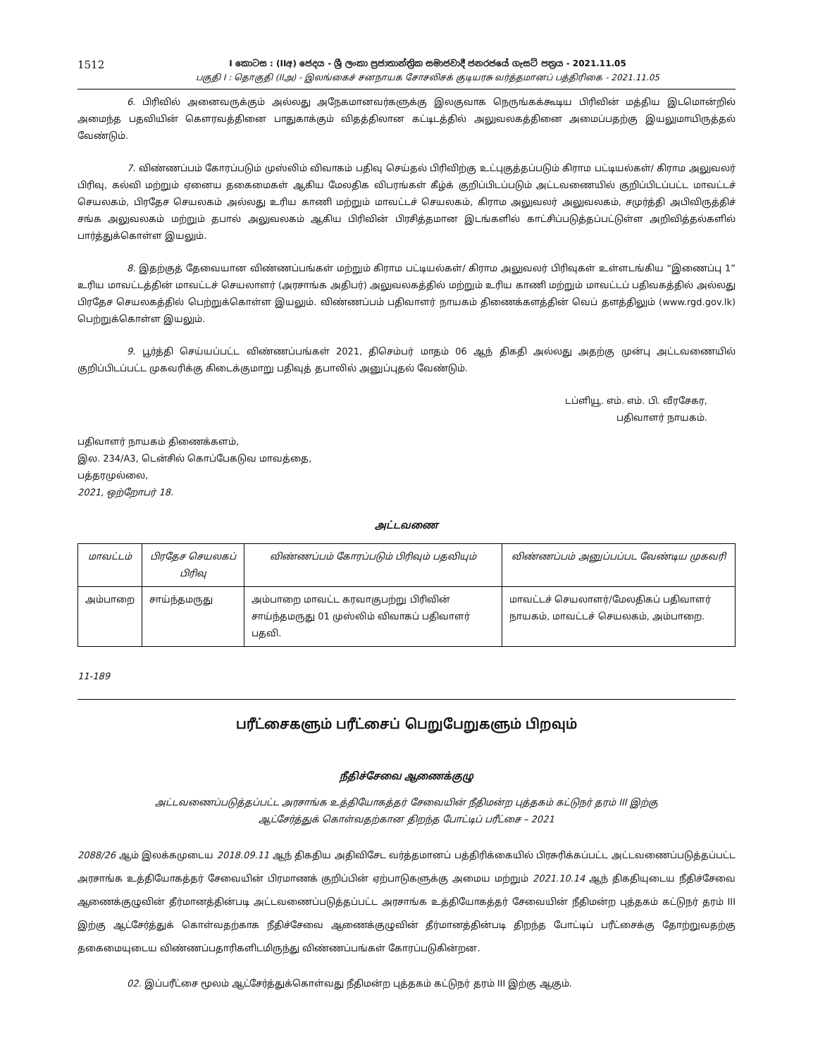1512
I කොටස : (IIඅ) ජෙදය - ශ්‍රී ලංකා ප්‍රජාතාන්ත්‍රික සමාජවාදී ජනරජයේ ගැසට් පත්‍රය - 2021.11.05
பகுதி I : தொகுதி (IIஅ) - இலங்கைச் சனநாயக சோசலிசக் குடியரசு வர்த்தமானப் பத்திரிகை - 2021.11.05
6. பிரிவில் அனைவருக்கும் அல்லது அநேகமானவர்களுக்கு இலகுவாக நெருங்கக்கூடிய பிரிவின் மத்திய இடமொன்றில் அமைந்த பதவியின் கௌரவத்தினை பாதுகாக்கும் விதத்திலான கட்டிடத்தில் அலுவலகத்தினை அமைப்பதற்கு இயலுமாயிருத்தல் வேண்டும்.
7. விண்ணப்பம் கோரப்படும் முஸ்லிம் விவாகம் பதிவு செய்தல் பிரிவிற்கு உட்புகுத்தப்படும் கிராம பட்டியல்கள்/ கிராம அலுவலர் பிரிவு, கல்வி மற்றும் ஏனைய தகைமைகள் ஆகிய மேலதிக விபரங்கள் கீழ்க் குறிப்பிடப்படும் அட்டவணையில் குறிப்பிடப்பட்ட மாவட்டச் செயலகம், பிரதேச செயலகம் அல்லது உரிய காணி மற்றும் மாவட்டச் செயலகம், கிராம அலுவலர் அலுவலகம், சமுர்த்தி அபிவிருத்திச் சங்க அலுவலகம் மற்றும் தபால் அலுவலகம் ஆகிய பிரிவின் பிரசித்தமான இடங்களில் காட்சிப்படுத்தப்பட்டுள்ள அறிவித்தல்களில் பார்த்துக்கொள்ள இயலும்.
8. இதற்குத் தேவையான விண்ணப்பங்கள் மற்றும் கிராம பட்டியல்கள்/ கிராம அலுவலர் பிரிவுகள் உள்ளடங்கிய “இணைப்பு 1” உரிய மாவட்டத்தின் மாவட்டச் செயலாளர் (அரசாங்க அதிபர்) அலுவலகத்தில் மற்றும் உரிய காணி மற்றும் மாவட்டப் பதிவகத்தில் அல்லது பிரதேச செயலகத்தில் பெற்றுக்கொள்ள இயலும். விண்ணப்பம் பதிவாளர் நாயகம் திணைக்களத்தின் வெப் தளத்திலும் (www.rgd.gov.lk) பெற்றுக்கொள்ள இயலும்.
9. பூர்த்தி செய்யப்பட்ட விண்ணப்பங்கள் 2021, திசெம்பர் மாதம் 06 ஆந் திகதி அல்லது அதற்கு முன்பு அட்டவணையில் குறிப்பிடப்பட்ட முகவரிக்கு கிடைக்குமாறு பதிவுத் தபாலில் அனுப்புதல் வேண்டும்.
டப்ளியூ. எம். எம். பி. வீரசேகர,
பதிவாளர் நாயகம்.
பதிவாளர் நாயகம் திணைக்களம்,
இல. 234/A3, டென்சில் கொப்பேகடுவ மாவத்தை,
பத்தரமுல்லை,
2021, ஒற்றோபர் 18.
அட்டவணை
| மாவட்டம் | பிரதேச செயலகப் பிரிவு | விண்ணப்பம் கோரப்படும் பிரிவும் பதவியும் | விண்ணப்பம் அனுப்பப்பட வேண்டிய முகவரி |
| --- | --- | --- | --- |
| அம்பாறை | சாய்ந்தமருது | அம்பாறை மாவட்ட கரவாகுபற்று பிரிவின் சாய்ந்தமருது 01 முஸ்லிம் விவாகப் பதிவாளர் பதவி. | மாவட்டச் செயலாளர்/மேலதிகப் பதிவாளர் நாயகம், மாவட்டச் செயலகம், அம்பாறை. |
11-189
பரீட்சைகளும் பரீட்சைப் பெறுபேறுகளும் பிறவும்
நீதிச்சேவை ஆணைக்குழு
அட்டவணைப்படுத்தப்பட்ட அரசாங்க உத்தியோகத்தர் சேவையின் நீதிமன்ற புத்தகம் கட்டுநர் தரம் III இற்கு
ஆட்சேர்த்துக் கொள்வதற்கான திறந்த போட்டிப் பரீட்சை – 2021
2088/26 ஆம் இலக்கமுடைய 2018.09.11 ஆந் திகதிய அதிவிசேட வர்த்தமானப் பத்திரிக்கையில் பிரசுரிக்கப்பட்ட அட்டவணைப்படுத்தப்பட்ட அரசாங்க உத்தியோகத்தர் சேவையின் பிரமாணக் குறிப்பின் ஏற்பாடுகளுக்கு அமைய மற்றும் 2021.10.14 ஆந் திகதியுடைய நீதிச்சேவை ஆணைக்குழுவின் தீர்மானத்தின்படி அட்டவணைப்படுத்தப்பட்ட அரசாங்க உத்தியோகத்தர் சேவையின் நீதிமன்ற புத்தகம் கட்டுநர் தரம் III இற்கு ஆட்சேர்த்துக் கொள்வதற்காக நீதிச்சேவை ஆணைக்குழுவின் தீர்மானத்தின்படி திறந்த போட்டிப் பரீட்சைக்கு தோற்றுவதற்கு தகைமையுடைய விண்ணப்பதாரிகளிடமிருந்து விண்ணப்பங்கள் கோரப்படுகின்றன.
02. இப்பரீட்சை மூலம் ஆட்சேர்த்துக்கொள்வது நீதிமன்ற புத்தகம் கட்டுநர் தரம் III இற்கு ஆகும்.